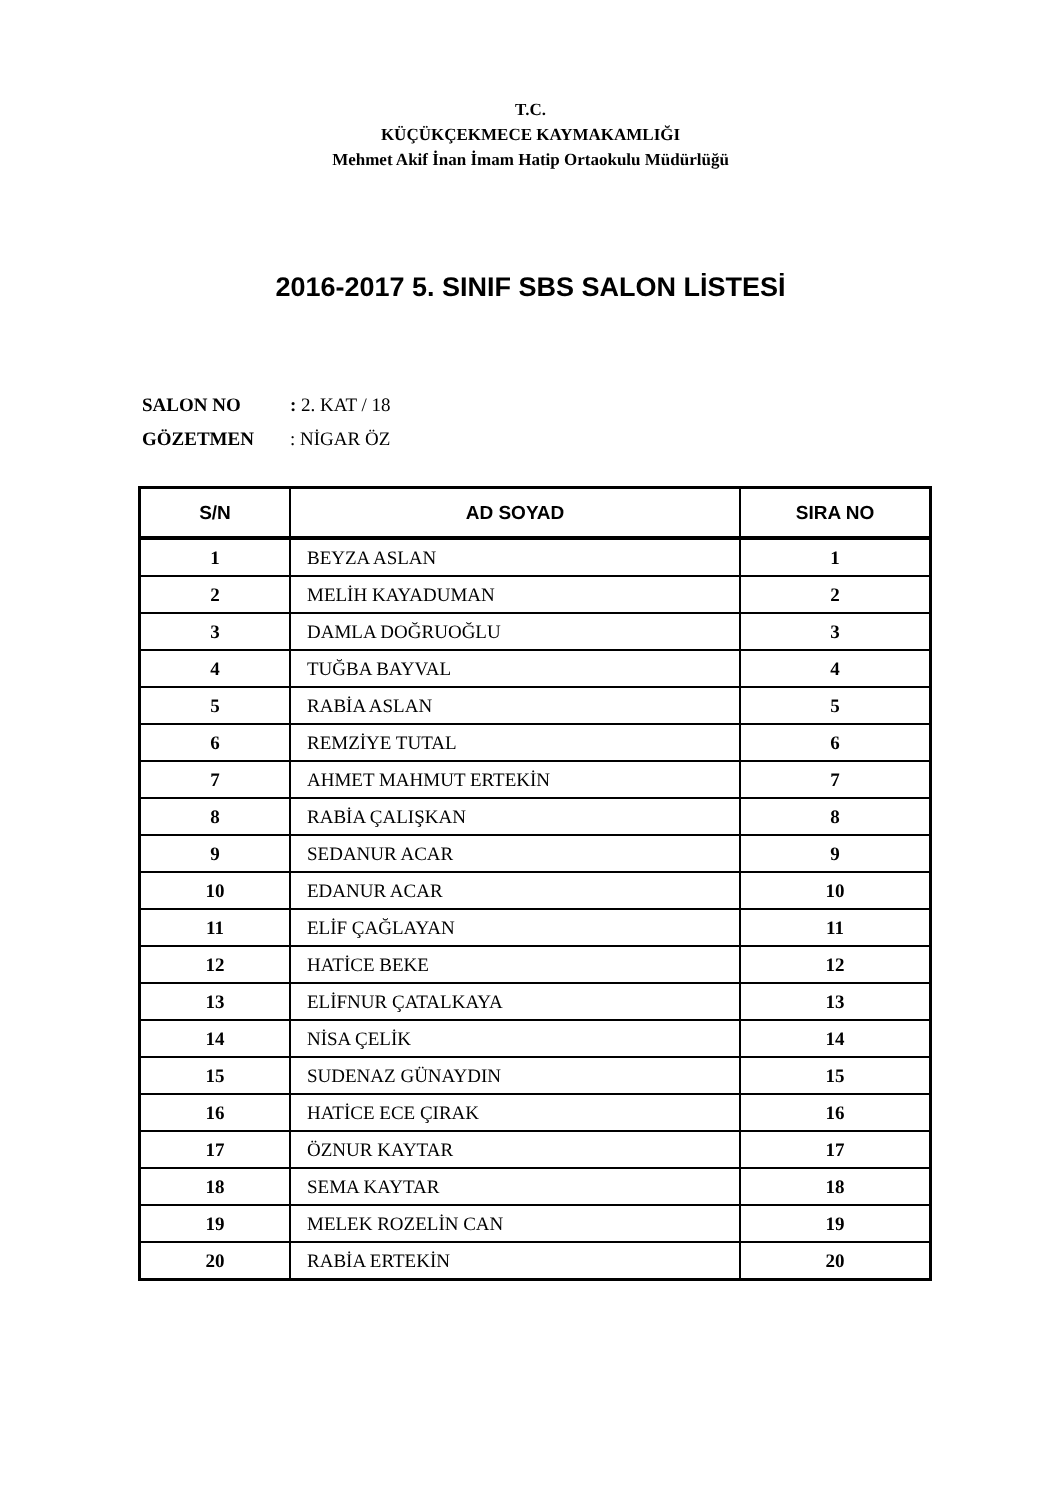T.C.
KÜÇÜKÇEKMECE KAYMAKAMLIĞI
Mehmet Akif İnan İmam Hatip Ortaokulu Müdürlüğü
2016-2017 5. SINIF SBS SALON LİSTESİ
SALON NO: 2. KAT / 18
GÖZETMEN: NİGAR ÖZ
| S/N | AD SOYAD | SIRA NO |
| --- | --- | --- |
| 1 | BEYZA ASLAN | 1 |
| 2 | MELİH KAYADUMAN | 2 |
| 3 | DAMLA DOĞRUOĞLU | 3 |
| 4 | TUĞBA BAYVAL | 4 |
| 5 | RABİA ASLAN | 5 |
| 6 | REMZİYE TUTAL | 6 |
| 7 | AHMET MAHMUT ERTEKİN | 7 |
| 8 | RABİA ÇALIŞKAN | 8 |
| 9 | SEDANUR ACAR | 9 |
| 10 | EDANUR ACAR | 10 |
| 11 | ELİF ÇAĞLAYAN | 11 |
| 12 | HATİCE BEKE | 12 |
| 13 | ELİFNUR ÇATALKAYA | 13 |
| 14 | NİSA ÇELİK | 14 |
| 15 | SUDENAZ GÜNAYDIN | 15 |
| 16 | HATİCE ECE ÇIRAK | 16 |
| 17 | ÖZNUR KAYTAR | 17 |
| 18 | SEMA KAYTAR | 18 |
| 19 | MELEK ROZELİN CAN | 19 |
| 20 | RABİA ERTEKİN | 20 |